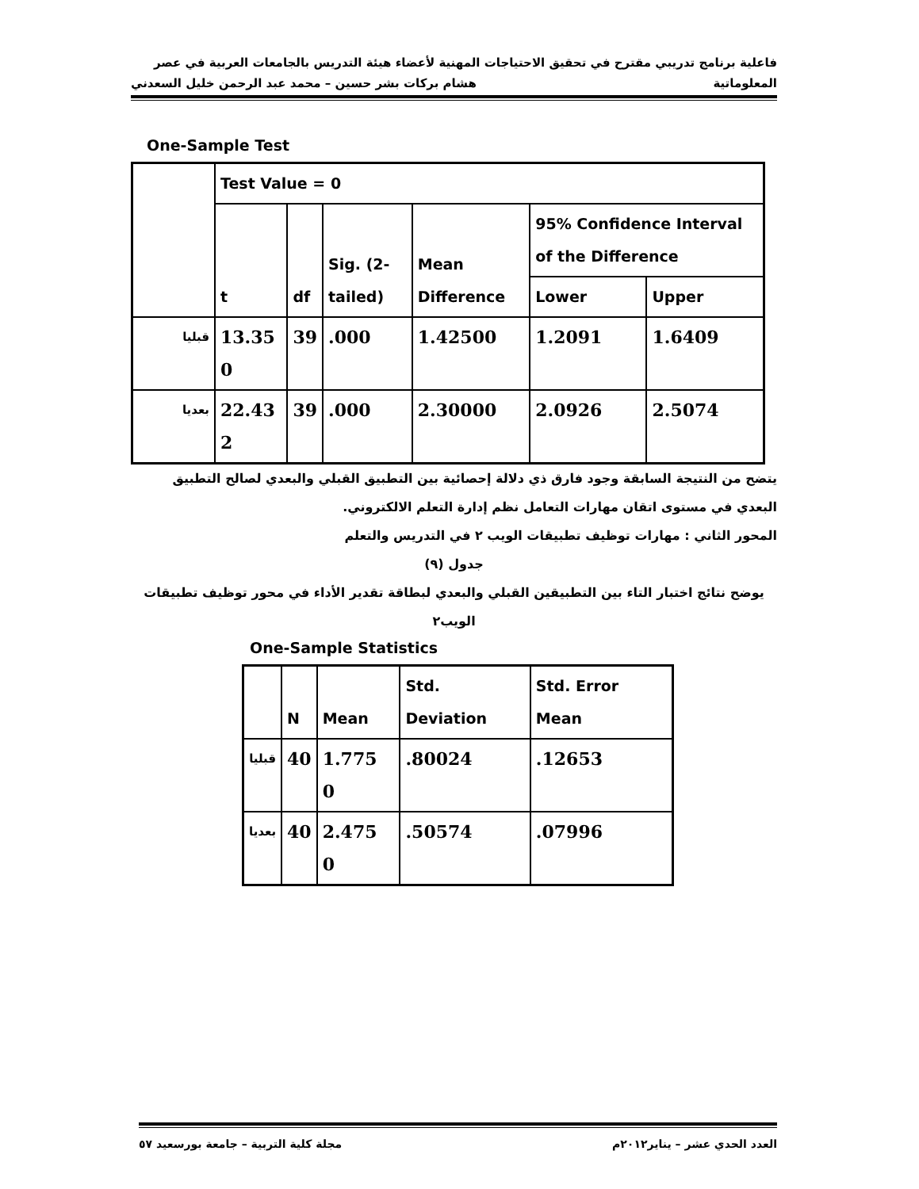فاعلية برنامج تدريبي مقترح في تحقيق الاحتياجات المهنية لأعضاء هيئة التدريس بالجامعات العربية في عصر
المعلوماتية هشام بركات بشر حسين – محمد عبد الرحمن خليل السعدني
One-Sample Test
| | Test Value = 0 | | | | | |
| --- | --- | --- | --- | --- | --- | --- |
| | t | df | Sig. (2-tailed) | Mean Difference | 95% Confidence Interval of the Difference | |
| | | | | | Lower | Upper |
| قبليا | 13.35 0 | 39 | .000 | 1.42500 | 1.2091 | 1.6409 |
| بعديا | 22.43 2 | 39 | .000 | 2.30000 | 2.0926 | 2.5074 |
يتضح من النتيجة السابقة وجود فارق ذي دلالة إحصائية بين التطبيق القبلي والبعدي لصالح التطبيق البعدي في مستوى اتقان مهارات التعامل نظم إدارة التعلم الالكتروني.
المحور الثاني : مهارات توظيف تطبيقات الويب ٢ في التدريس والتعلم
جدول (٩)
يوضح نتائج اختبار التاء بين التطبيقين القبلي والبعدي لبطاقة تقدير الأداء في محور توظيف تطبيقات الويب٢
One-Sample Statistics
| | N | Mean | Std. Deviation | Std. Error Mean |
| --- | --- | --- | --- | --- |
| قبليا | 40 | 1.775 0 | .80024 | .12653 |
| بعديا | 40 | 2.475 0 | .50574 | .07996 |
العدد الحدي عشر – يناير٢٠١٢م مجلة كلية التربية – جامعة بورسعيد ٥٧